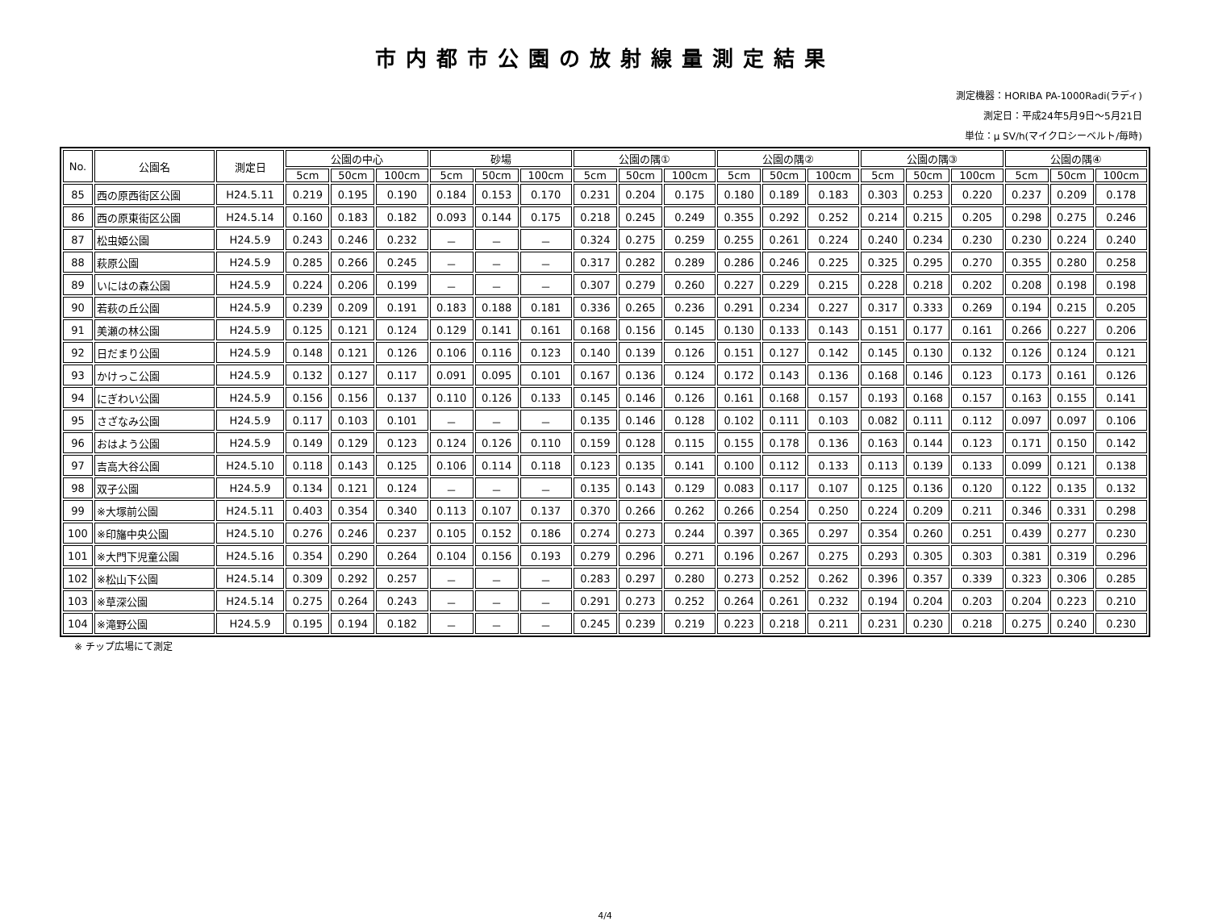市内都市公園の放射線量測定結果
測定機器：HORIBA PA-1000Radi(ラディ)
測定日：平成24年5月9日～5月21日
単位：μ SV/h(マイクロシーベルト/毎時)
| No. | 公園名 | 測定日 | 公園の中心 | | | 砂場 | | | 公園の隅① | | | 公園の隅② | | | 公園の隅③ | | | 公園の隅④ | | |
| --- | --- | --- | --- | --- | --- | --- | --- | --- | --- | --- | --- | --- | --- | --- | --- | --- | --- | --- | --- | --- |
| | | | 5cm | 50cm | 100cm | 5cm | 50cm | 100cm | 5cm | 50cm | 100cm | 5cm | 50cm | 100cm | 5cm | 50cm | 100cm | 5cm | 50cm | 100cm |
| 85 | 西の原西街区公園 | H24.5.11 | 0.219 | 0.195 | 0.190 | 0.184 | 0.153 | 0.170 | 0.231 | 0.204 | 0.175 | 0.180 | 0.189 | 0.183 | 0.303 | 0.253 | 0.220 | 0.237 | 0.209 | 0.178 |
| 86 | 西の原東街区公園 | H24.5.14 | 0.160 | 0.183 | 0.182 | 0.093 | 0.144 | 0.175 | 0.218 | 0.245 | 0.249 | 0.355 | 0.292 | 0.252 | 0.214 | 0.215 | 0.205 | 0.298 | 0.275 | 0.246 |
| 87 | 松虫姫公園 | H24.5.9 | 0.243 | 0.246 | 0.232 | － | － | － | 0.324 | 0.275 | 0.259 | 0.255 | 0.261 | 0.224 | 0.240 | 0.234 | 0.230 | 0.230 | 0.224 | 0.240 |
| 88 | 萩原公園 | H24.5.9 | 0.285 | 0.266 | 0.245 | － | － | － | 0.317 | 0.282 | 0.289 | 0.286 | 0.246 | 0.225 | 0.325 | 0.295 | 0.270 | 0.355 | 0.280 | 0.258 |
| 89 | いにはの森公園 | H24.5.9 | 0.224 | 0.206 | 0.199 | － | － | － | 0.307 | 0.279 | 0.260 | 0.227 | 0.229 | 0.215 | 0.228 | 0.218 | 0.202 | 0.208 | 0.198 | 0.198 |
| 90 | 若萩の丘公園 | H24.5.9 | 0.239 | 0.209 | 0.191 | 0.183 | 0.188 | 0.181 | 0.336 | 0.265 | 0.236 | 0.291 | 0.234 | 0.227 | 0.317 | 0.333 | 0.269 | 0.194 | 0.215 | 0.205 |
| 91 | 美瀬の林公園 | H24.5.9 | 0.125 | 0.121 | 0.124 | 0.129 | 0.141 | 0.161 | 0.168 | 0.156 | 0.145 | 0.130 | 0.133 | 0.143 | 0.151 | 0.177 | 0.161 | 0.266 | 0.227 | 0.206 |
| 92 | 日だまり公園 | H24.5.9 | 0.148 | 0.121 | 0.126 | 0.106 | 0.116 | 0.123 | 0.140 | 0.139 | 0.126 | 0.151 | 0.127 | 0.142 | 0.145 | 0.130 | 0.132 | 0.126 | 0.124 | 0.121 |
| 93 | かけっこ公園 | H24.5.9 | 0.132 | 0.127 | 0.117 | 0.091 | 0.095 | 0.101 | 0.167 | 0.136 | 0.124 | 0.172 | 0.143 | 0.136 | 0.168 | 0.146 | 0.123 | 0.173 | 0.161 | 0.126 |
| 94 | にぎわい公園 | H24.5.9 | 0.156 | 0.156 | 0.137 | 0.110 | 0.126 | 0.133 | 0.145 | 0.146 | 0.126 | 0.161 | 0.168 | 0.157 | 0.193 | 0.168 | 0.157 | 0.163 | 0.155 | 0.141 |
| 95 | さざなみ公園 | H24.5.9 | 0.117 | 0.103 | 0.101 | － | － | － | 0.135 | 0.146 | 0.128 | 0.102 | 0.111 | 0.103 | 0.082 | 0.111 | 0.112 | 0.097 | 0.097 | 0.106 |
| 96 | おはよう公園 | H24.5.9 | 0.149 | 0.129 | 0.123 | 0.124 | 0.126 | 0.110 | 0.159 | 0.128 | 0.115 | 0.155 | 0.178 | 0.136 | 0.163 | 0.144 | 0.123 | 0.171 | 0.150 | 0.142 |
| 97 | 吉高大谷公園 | H24.5.10 | 0.118 | 0.143 | 0.125 | 0.106 | 0.114 | 0.118 | 0.123 | 0.135 | 0.141 | 0.100 | 0.112 | 0.133 | 0.113 | 0.139 | 0.133 | 0.099 | 0.121 | 0.138 |
| 98 | 双子公園 | H24.5.9 | 0.134 | 0.121 | 0.124 | － | － | － | 0.135 | 0.143 | 0.129 | 0.083 | 0.117 | 0.107 | 0.125 | 0.136 | 0.120 | 0.122 | 0.135 | 0.132 |
| 99 | ※大塚前公園 | H24.5.11 | 0.403 | 0.354 | 0.340 | 0.113 | 0.107 | 0.137 | 0.370 | 0.266 | 0.262 | 0.266 | 0.254 | 0.250 | 0.224 | 0.209 | 0.211 | 0.346 | 0.331 | 0.298 |
| 100 | ※印旛中央公園 | H24.5.10 | 0.276 | 0.246 | 0.237 | 0.105 | 0.152 | 0.186 | 0.274 | 0.273 | 0.244 | 0.397 | 0.365 | 0.297 | 0.354 | 0.260 | 0.251 | 0.439 | 0.277 | 0.230 |
| 101 | ※大門下児童公園 | H24.5.16 | 0.354 | 0.290 | 0.264 | 0.104 | 0.156 | 0.193 | 0.279 | 0.296 | 0.271 | 0.196 | 0.267 | 0.275 | 0.293 | 0.305 | 0.303 | 0.381 | 0.319 | 0.296 |
| 102 | ※松山下公園 | H24.5.14 | 0.309 | 0.292 | 0.257 | － | － | － | 0.283 | 0.297 | 0.280 | 0.273 | 0.252 | 0.262 | 0.396 | 0.357 | 0.339 | 0.323 | 0.306 | 0.285 |
| 103 | ※草深公園 | H24.5.14 | 0.275 | 0.264 | 0.243 | － | － | － | 0.291 | 0.273 | 0.252 | 0.264 | 0.261 | 0.232 | 0.194 | 0.204 | 0.203 | 0.204 | 0.223 | 0.210 |
| 104 | ※滝野公園 | H24.5.9 | 0.195 | 0.194 | 0.182 | － | － | － | 0.245 | 0.239 | 0.219 | 0.223 | 0.218 | 0.211 | 0.231 | 0.230 | 0.218 | 0.275 | 0.240 | 0.230 |
※ チップ広場にて測定
4/4